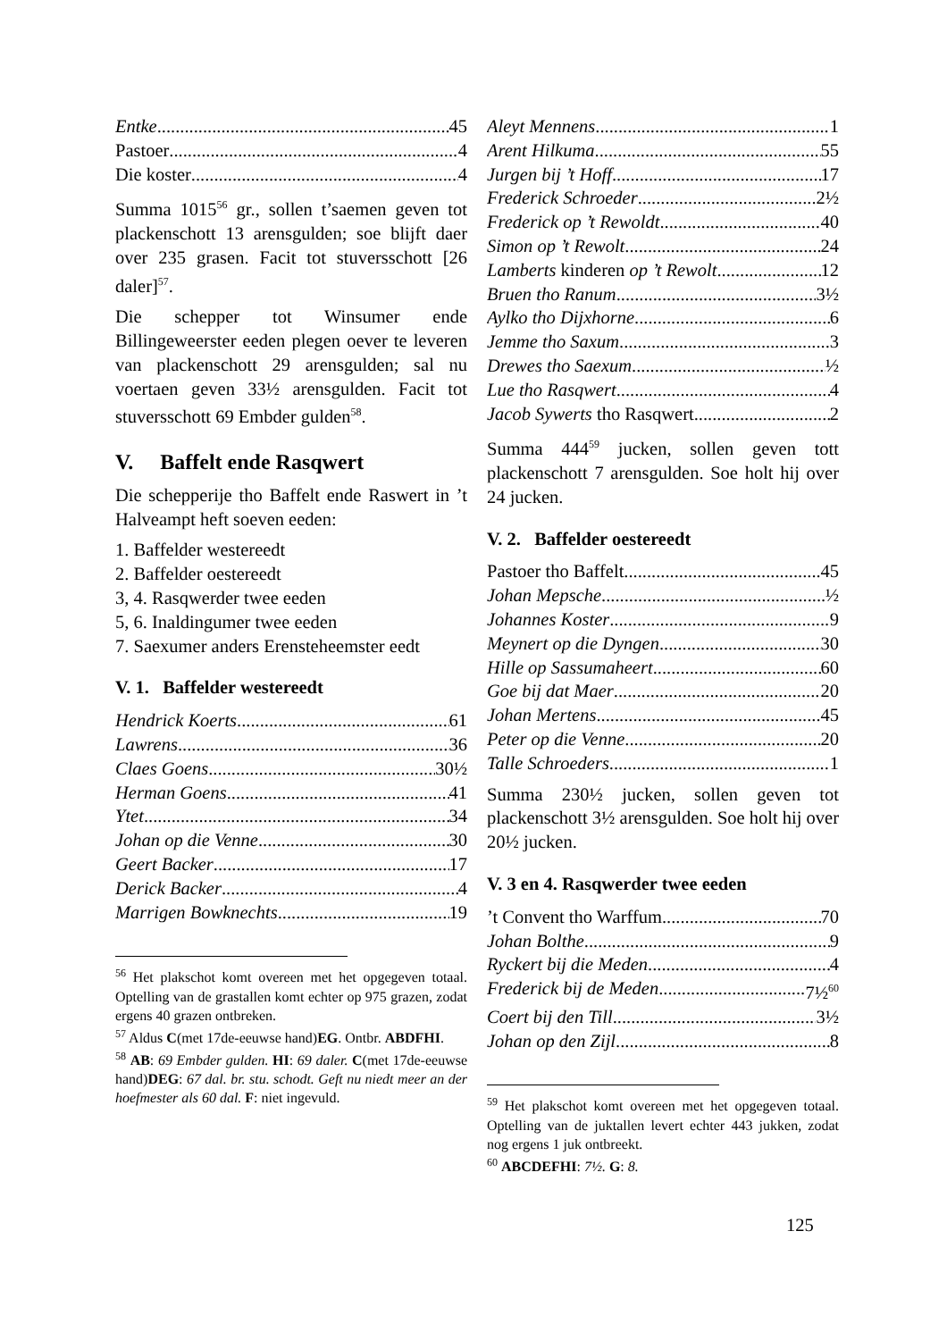Entke 45
Pastoer 4
Die koster 4
Summa 1015<sup>56</sup> gr., sollen t’saemen geven tot plackenschott 13 arensgulden; soe blijft daer over 235 grasen. Facit tot stuversschott [26 daler]<sup>57</sup>.
Die schepper tot Winsumer ende Billingeweerster eeden plegen oever te leveren van plackenschott 29 arensgulden; sal nu voertaen geven 33½ arensgulden. Facit tot stuversschott 69 Embder gulden<sup>58</sup>.
V. Baffelt ende Rasqwert
Die schepperije tho Baffelt ende Raswert in ’t Halveampt heft soeven eeden:
1. Baffelder westereedt
2. Baffelder oestereedt
3, 4. Rasqwerder twee eeden
5, 6. Inaldingumer twee eeden
7. Saexumer anders Erensteheemster eedt
V. 1. Baffelder westereedt
Hendrick Koerts 61
Lawrens 36
Claes Goens 30½
Herman Goens 41
Ytet 34
Johan op die Venne 30
Geert Backer 17
Derick Backer 4
Marrigen Bowknechts 19
<sup>56</sup> Het plakschot komt overeen met het opgegeven totaal. Optelling van de grastallen komt echter op 975 grazen, zodat ergens 40 grazen ontbreken.
<sup>57</sup> Aldus C(met 17de-eeuwse hand)EG. Ontbr. ABDFHI.
<sup>58</sup> AB: 69 Embder gulden. HI: 69 daler. C(met 17de-eeuwse hand)DEG: 67 dal. br. stu. schodt. Geft nu niedt meer an der hoefmester als 60 dal. F: niet ingevuld.
Aleyt Mennens 1
Arent Hilkuma 55
Jurgen bij ’t Hoff 17
Frederick Schroeder 2½
Frederick op ’t Rewoldt 40
Simon op ’t Rewolt 24
Lamberts kinderen op ’t Rewolt 12
Bruen tho Ranum 3½
Aylko tho Dijxhorne 6
Jemme tho Saxum 3
Drewes tho Saexum ½
Lue tho Rasqwert 4
Jacob Sywerts tho Rasqwert 2
Summa 444<sup>59</sup> jucken, sollen geven tott plackenschott 7 arensgulden. Soe holt hij over 24 jucken.
V. 2. Baffelder oestereedt
Pastoer tho Baffelt 45
Johan Mepsche ½
Johannes Koster 9
Meynert op die Dyngen 30
Hille op Sassumaheert 60
Goe bij dat Maer 20
Johan Mertens 45
Peter op die Venne 20
Talle Schroeders 1
Summa 230½ jucken, sollen geven tot plackenschott 3½ arensgulden. Soe holt hij over 20½ jucken.
V. 3 en 4. Rasqwerder twee eeden
’t Convent tho Warffum 70
Johan Bolthe 9
Ryckert bij die Meden 4
Frederick bij de Meden 7½<sup>60</sup>
Coert bij den Till 3½
Johan op den Zijl 8
<sup>59</sup> Het plakschot komt overeen met het opgegeven totaal. Optelling van de juktallen levert echter 443 jukken, zodat nog ergens 1 juk ontbreekt.
<sup>60</sup> ABCDEFHI: 7½. G: 8.
125